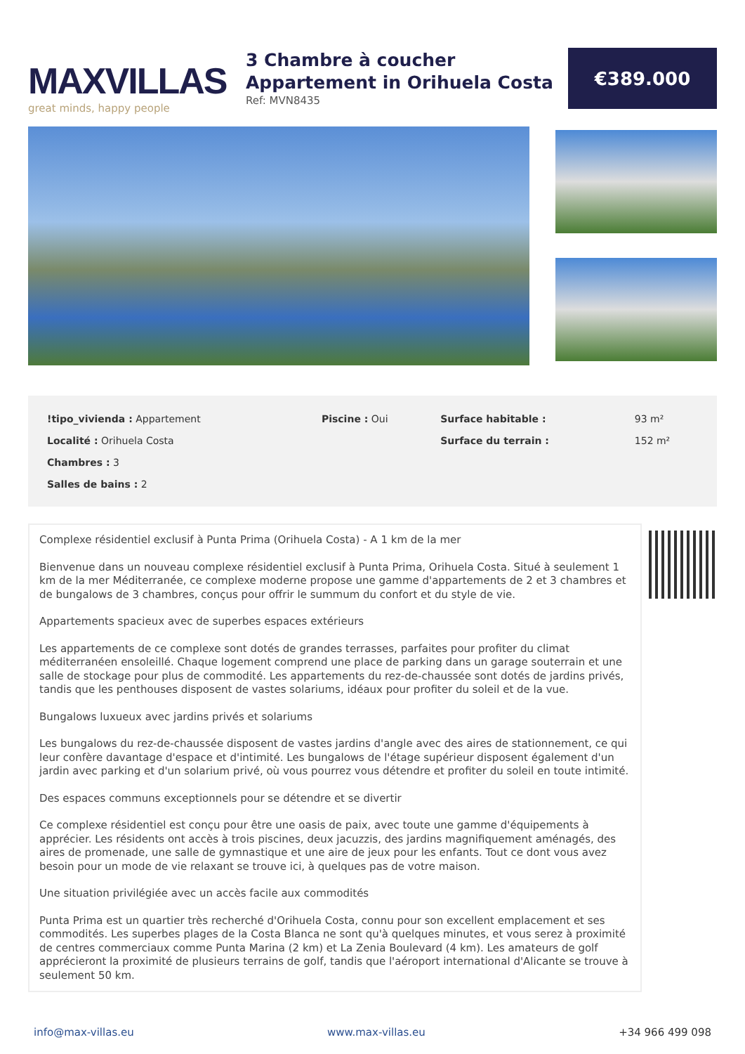MAXVILLAS
great minds, happy people
3 Chambre à coucher
Appartement in Orihuela Costa
Ref: MVN8435
€389.000
| !tipo_vivienda : Appartement | Piscine : Oui | Surface habitable : | 93 m² |
| Localité : Orihuela Costa | | Surface du terrain : | 152 m² |
| Chambres : 3 | | | |
| Salles de bains : 2 | | | |
Complexe résidentiel exclusif à Punta Prima (Orihuela Costa) - A 1 km de la mer
Bienvenue dans un nouveau complexe résidentiel exclusif à Punta Prima, Orihuela Costa. Situé à seulement 1 km de la mer Méditerranée, ce complexe moderne propose une gamme d'appartements de 2 et 3 chambres et de bungalows de 3 chambres, conçus pour offrir le summum du confort et du style de vie.
Appartements spacieux avec de superbes espaces extérieurs
Les appartements de ce complexe sont dotés de grandes terrasses, parfaites pour profiter du climat méditerranéen ensoleillé. Chaque logement comprend une place de parking dans un garage souterrain et une salle de stockage pour plus de commodité. Les appartements du rez-de-chaussée sont dotés de jardins privés, tandis que les penthouses disposent de vastes solariums, idéaux pour profiter du soleil et de la vue.
Bungalows luxueux avec jardins privés et solariums
Les bungalows du rez-de-chaussée disposent de vastes jardins d'angle avec des aires de stationnement, ce qui leur confère davantage d'espace et d'intimité. Les bungalows de l'étage supérieur disposent également d'un jardin avec parking et d'un solarium privé, où vous pourrez vous détendre et profiter du soleil en toute intimité.
Des espaces communs exceptionnels pour se détendre et se divertir
Ce complexe résidentiel est conçu pour être une oasis de paix, avec toute une gamme d'équipements à apprécier. Les résidents ont accès à trois piscines, deux jacuzzis, des jardins magnifiquement aménagés, des aires de promenade, une salle de gymnastique et une aire de jeux pour les enfants. Tout ce dont vous avez besoin pour un mode de vie relaxant se trouve ici, à quelques pas de votre maison.
Une situation privilégiée avec un accès facile aux commodités
Punta Prima est un quartier très recherché d'Orihuela Costa, connu pour son excellent emplacement et ses commodités. Les superbes plages de la Costa Blanca ne sont qu'à quelques minutes, et vous serez à proximité de centres commerciaux comme Punta Marina (2 km) et La Zenia Boulevard (4 km). Les amateurs de golf apprécieront la proximité de plusieurs terrains de golf, tandis que l'aéroport international d'Alicante se trouve à seulement 50 km.
info@max-villas.eu www.max-villas.eu +34 966 499 098